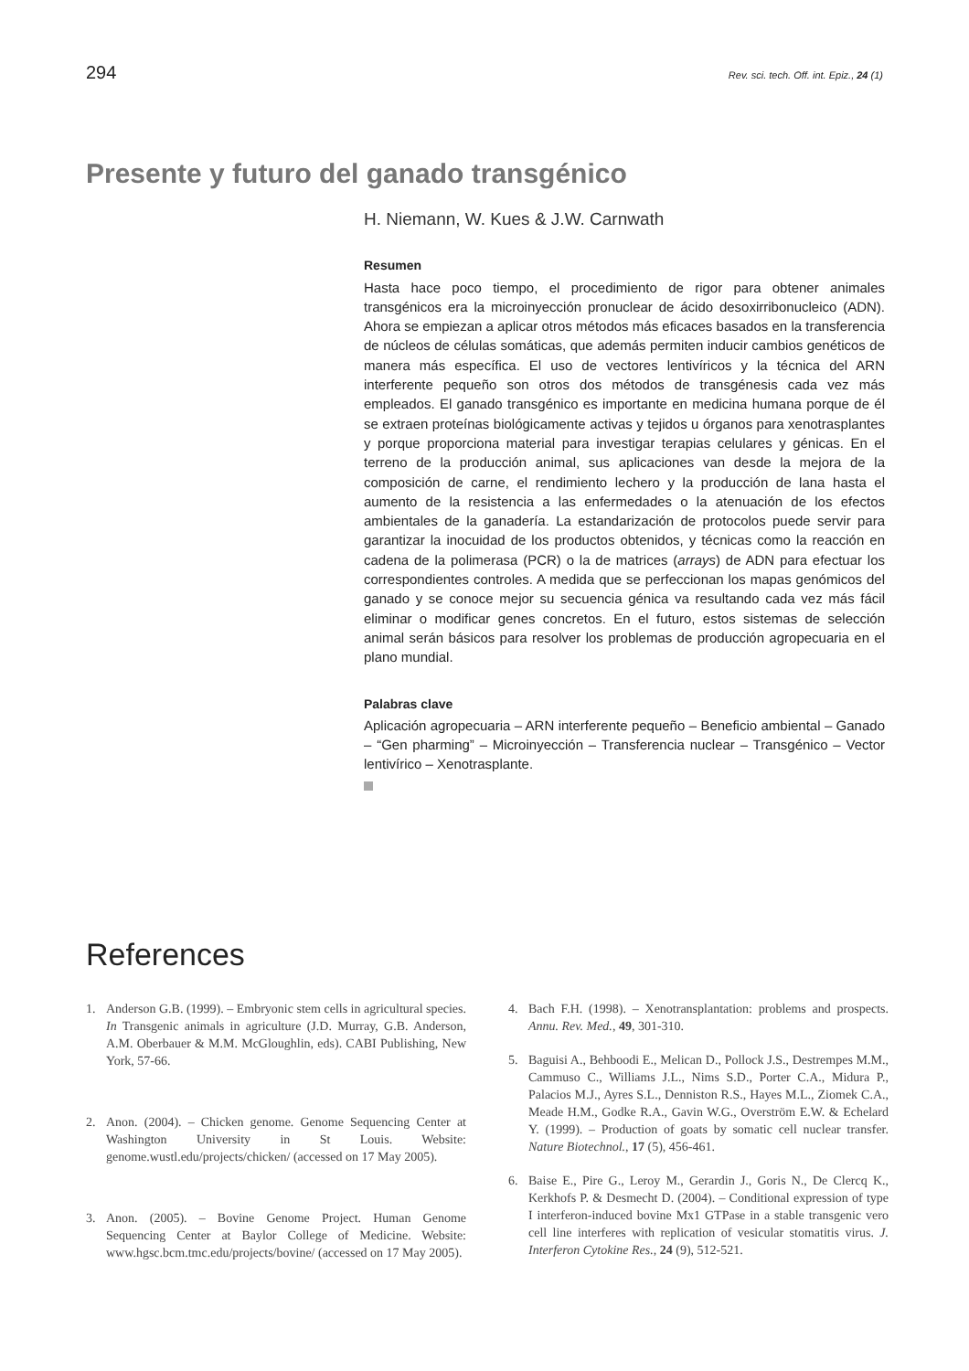294
Rev. sci. tech. Off. int. Epiz., 24 (1)
Presente y futuro del ganado transgénico
H. Niemann, W. Kues & J.W. Carnwath
Resumen
Hasta hace poco tiempo, el procedimiento de rigor para obtener animales transgénicos era la microinyección pronuclear de ácido desoxirribonucleico (ADN). Ahora se empiezan a aplicar otros métodos más eficaces basados en la transferencia de núcleos de células somáticas, que además permiten inducir cambios genéticos de manera más específica. El uso de vectores lentivíricos y la técnica del ARN interferente pequeño son otros dos métodos de transgénesis cada vez más empleados. El ganado transgénico es importante en medicina humana porque de él se extraen proteínas biológicamente activas y tejidos u órganos para xenotrasplantes y porque proporciona material para investigar terapias celulares y génicas. En el terreno de la producción animal, sus aplicaciones van desde la mejora de la composición de carne, el rendimiento lechero y la producción de lana hasta el aumento de la resistencia a las enfermedades o la atenuación de los efectos ambientales de la ganadería. La estandarización de protocolos puede servir para garantizar la inocuidad de los productos obtenidos, y técnicas como la reacción en cadena de la polimerasa (PCR) o la de matrices (arrays) de ADN para efectuar los correspondientes controles. A medida que se perfeccionan los mapas genómicos del ganado y se conoce mejor su secuencia génica va resultando cada vez más fácil eliminar o modificar genes concretos. En el futuro, estos sistemas de selección animal serán básicos para resolver los problemas de producción agropecuaria en el plano mundial.
Palabras clave
Aplicación agropecuaria – ARN interferente pequeño – Beneficio ambiental – Ganado – “Gen pharming” – Microinyección – Transferencia nuclear – Transgénico – Vector lentivírico – Xenotrasplante.
References
1. Anderson G.B. (1999). – Embryonic stem cells in agricultural species. In Transgenic animals in agriculture (J.D. Murray, G.B. Anderson, A.M. Oberbauer & M.M. McGloughlin, eds). CABI Publishing, New York, 57-66.
2. Anon. (2004). – Chicken genome. Genome Sequencing Center at Washington University in St Louis. Website: genome.wustl.edu/projects/chicken/ (accessed on 17 May 2005).
3. Anon. (2005). – Bovine Genome Project. Human Genome Sequencing Center at Baylor College of Medicine. Website: www.hgsc.bcm.tmc.edu/projects/bovine/ (accessed on 17 May 2005).
4. Bach F.H. (1998). – Xenotransplantation: problems and prospects. Annu. Rev. Med., 49, 301-310.
5. Baguisi A., Behboodi E., Melican D., Pollock J.S., Destrempes M.M., Cammuso C., Williams J.L., Nims S.D., Porter C.A., Midura P., Palacios M.J., Ayres S.L., Denniston R.S., Hayes M.L., Ziomek C.A., Meade H.M., Godke R.A., Gavin W.G., Overström E.W. & Echelard Y. (1999). – Production of goats by somatic cell nuclear transfer. Nature Biotechnol., 17 (5), 456-461.
6. Baise E., Pire G., Leroy M., Gerardin J., Goris N., De Clercq K., Kerkhofs P. & Desmecht D. (2004). – Conditional expression of type I interferon-induced bovine Mx1 GTPase in a stable transgenic vero cell line interferes with replication of vesicular stomatitis virus. J. Interferon Cytokine Res., 24 (9), 512-521.